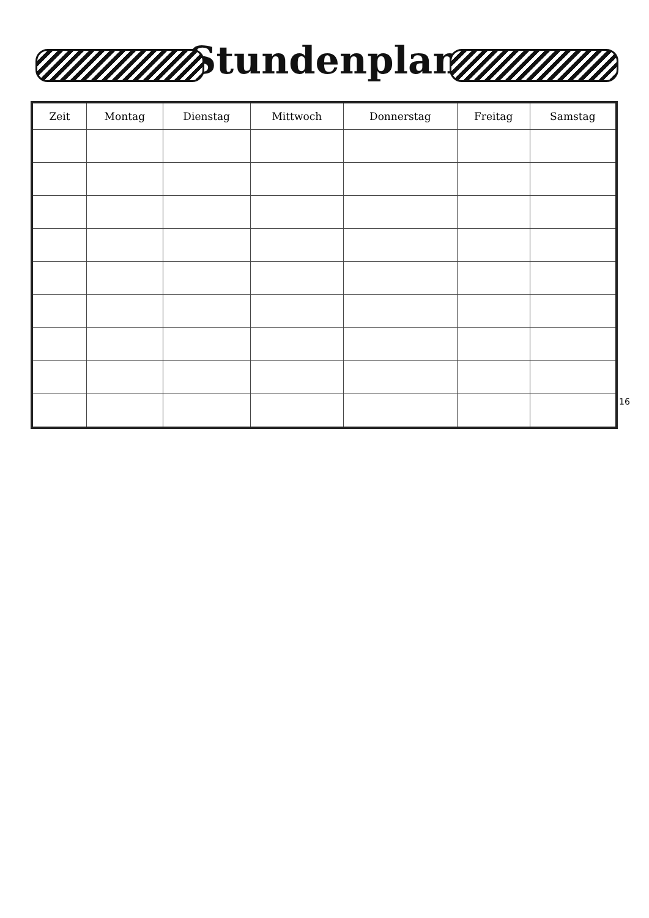Stundenplan
| Zeit | Montag | Dienstag | Mittwoch | Donnerstag | Freitag | Samstag |
| --- | --- | --- | --- | --- | --- | --- |
16